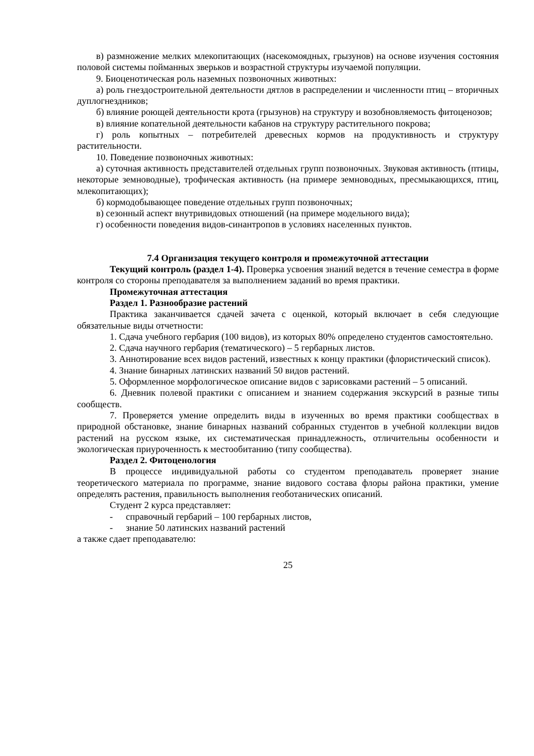в) размножение мелких млекопитающих (насекомоядных, грызунов) на основе изучения состояния половой системы пойманных зверьков и возрастной структуры изучаемой популяции.
9. Биоценотическая роль наземных позвоночных животных:
а) роль гнездостроительной деятельности дятлов в распределении и численности птиц – вторичных дуплогнездников;
б) влияние роющей деятельности крота (грызунов) на структуру и возобновляемость фитоценозов;
в) влияние копательной деятельности кабанов на структуру растительного покрова;
г) роль копытных – потребителей древесных кормов на продуктивность и структуру растительности.
10. Поведение позвоночных животных:
а) суточная активность представителей отдельных групп позвоночных. Звуковая активность (птицы, некоторые земноводные), трофическая активность (на примере земноводных, пресмыкающихся, птиц, млекопитающих);
б) кормодобывающее поведение отдельных групп позвоночных;
в) сезонный аспект внутривидовых отношений (на примере модельного вида);
г) особенности поведения видов-синантропов в условиях населенных пунктов.
7.4 Организация текущего контроля и промежуточной аттестации
Текущий контроль (раздел 1-4). Проверка усвоения знаний ведется в течение семестра в форме контроля со стороны преподавателя за выполнением заданий во время практики.
Промежуточная аттестация
Раздел 1. Разнообразие растений
Практика заканчивается сдачей зачета с оценкой, который включает в себя следующие обязательные виды отчетности:
1. Сдача учебного гербария (100 видов), из которых 80% определено студентов самостоятельно.
2. Сдача научного гербария (тематического) – 5 гербарных листов.
3. Аннотирование всех видов растений, известных к концу практики (флористический список).
4. Знание бинарных латинских названий 50 видов растений.
5. Оформленное морфологическое описание видов с зарисовками растений – 5 описаний.
6. Дневник полевой практики с описанием и знанием содержания экскурсий в разные типы сообществ.
7. Проверяется умение определить виды в изученных во время практики сообществах в природной обстановке, знание бинарных названий собранных студентов в учебной коллекции видов растений на русском языке, их систематическая принадлежность, отличительны особенности и экологическая приуроченность к местообитанию (типу сообщества).
Раздел 2. Фитоценология
В процессе индивидуальной работы со студентом преподаватель проверяет знание теоретического материала по программе, знание видового состава флоры района практики, умение определять растения, правильность выполнения геоботанических описаний.
Студент 2 курса представляет:
- справочный гербарий – 100 гербарных листов,
- знание 50 латинских названий растений
а также сдает преподавателю:
25